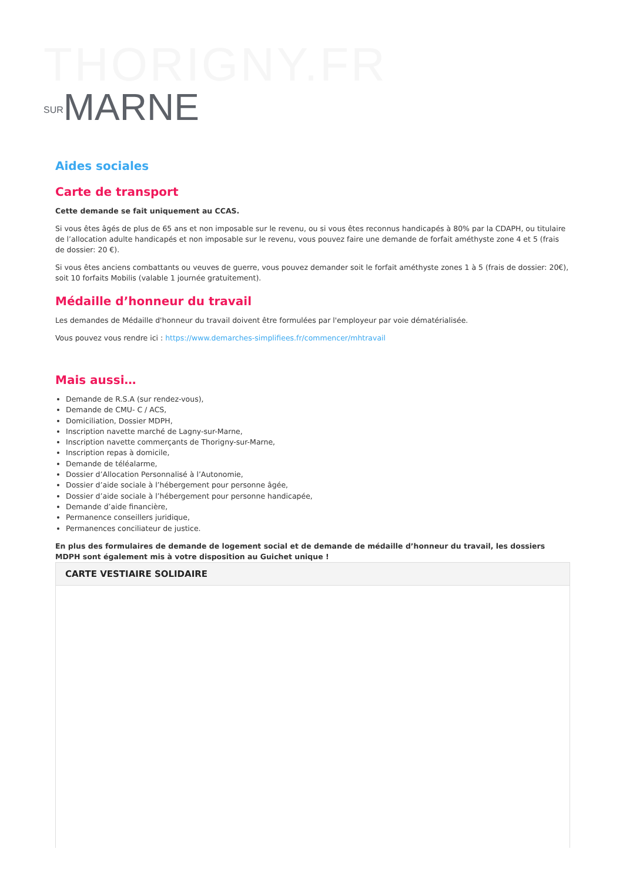THORIGNY.FR
SURMARNE
Aides sociales
Carte de transport
Cette demande se fait uniquement au CCAS.
Si vous êtes âgés de plus de 65 ans et non imposable sur le revenu, ou si vous êtes reconnus handicapés à 80% par la CDAPH, ou titulaire de l’allocation adulte handicapés et non imposable sur le revenu, vous pouvez faire une demande de forfait améthyste zone 4 et 5 (frais de dossier: 20 €).
Si vous êtes anciens combattants ou veuves de guerre, vous pouvez demander soit le forfait améthyste zones 1 à 5 (frais de dossier: 20€), soit 10 forfaits Mobilis (valable 1 journée gratuitement).
Médaille d’honneur du travail
Les demandes de Médaille d'honneur du travail doivent être formulées par l'employeur par voie dématérialisée.
Vous pouvez vous rendre ici : https://www.demarches-simplifiees.fr/commencer/mhtravail
Mais aussi…
Demande de R.S.A (sur rendez-vous),
Demande de CMU- C / ACS,
Domiciliation, Dossier MDPH,
Inscription navette marché de Lagny-sur-Marne,
Inscription navette commerçants de Thorigny-sur-Marne,
Inscription repas à domicile,
Demande de téléalarme,
Dossier d’Allocation Personnalisé à l’Autonomie,
Dossier d’aide sociale à l’hébergement pour personne âgée,
Dossier d’aide sociale à l’hébergement pour personne handicapée,
Demande d’aide financière,
Permanence conseillers juridique,
Permanences conciliateur de justice.
En plus des formulaires de demande de logement social et de demande de médaille d’honneur du travail, les dossiers MDPH sont également mis à votre disposition au Guichet unique !
CARTE VESTIAIRE SOLIDAIRE